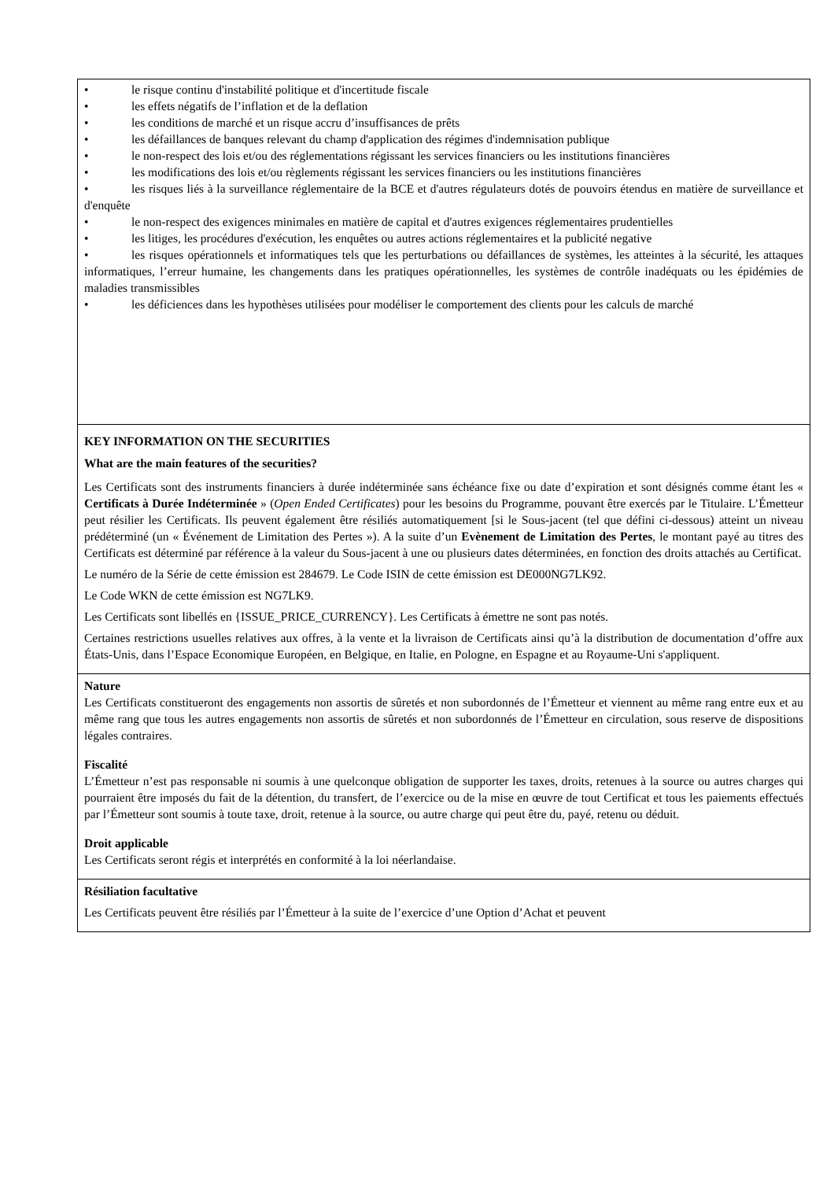• le risque continu d'instabilité politique et d'incertitude fiscale
• les effets négatifs de l’inflation et de la deflation
• les conditions de marché et un risque accru d’insuffisances de prêts
• les défaillances de banques relevant du champ d'application des régimes d'indemnisation publique
• le non-respect des lois et/ou des réglementations régissant les services financiers ou les institutions financières
• les modifications des lois et/ou règlements régissant les services financiers ou les institutions financières
• les risques liés à la surveillance réglementaire de la BCE et d'autres régulateurs dotés de pouvoirs étendus en matière de surveillance et d'enquête
• le non-respect des exigences minimales en matière de capital et d'autres exigences réglementaires prudentielles
• les litiges, les procédures d'exécution, les enquêtes ou autres actions réglementaires et la publicité negative
• les risques opérationnels et informatiques tels que les perturbations ou défaillances de systèmes, les atteintes à la sécurité, les attaques informatiques, l’erreur humaine, les changements dans les pratiques opérationnelles, les systèmes de contrôle inadéquats ou les épidémies de maladies transmissibles
• les déficiences dans les hypothèses utilisées pour modéliser le comportement des clients pour les calculs de marché
KEY INFORMATION ON THE SECURITIES
What are the main features of the securities?
Les Certificats sont des instruments financiers à durée indéterminée sans échéance fixe ou date d’expiration et sont désignés comme étant les « Certificats à Durée Indéterminée » (Open Ended Certificates) pour les besoins du Programme, pouvant être exercés par le Titulaire. L’Émetteur peut résilier les Certificats. Ils peuvent également être résiliés automatiquement [si le Sous-jacent (tel que défini ci-dessous) atteint un niveau prédéterminé (un « Événement de Limitation des Pertes »). A la suite d’un Evènement de Limitation des Pertes, le montant payé au titres des Certificats est déterminé par référence à la valeur du Sous-jacent à une ou plusieurs dates déterminées, en fonction des droits attachés au Certificat.
Le numéro de la Série de cette émission est 284679. Le Code ISIN de cette émission est DE000NG7LK92.
Le Code WKN de cette émission est NG7LK9.
Les Certificats sont libellés en {ISSUE_PRICE_CURRENCY}. Les Certificats à émettre ne sont pas notés.
Certaines restrictions usuelles relatives aux offres, à la vente et la livraison de Certificats ainsi qu’à la distribution de documentation d’offre aux États-Unis, dans l’Espace Economique Européen, en Belgique, en Italie, en Pologne, en Espagne et au Royaume-Uni s'appliquent.
Nature
Les Certificats constitueront des engagements non assortis de sûretés et non subordonnés de l’Émetteur et viennent au même rang entre eux et au même rang que tous les autres engagements non assortis de sûretés et non subordonnés de l’Émetteur en circulation, sous reserve de dispositions légales contraires.
Fiscalité
L’Émetteur n’est pas responsable ni soumis à une quelconque obligation de supporter les taxes, droits, retenues à la source ou autres charges qui pourraient être imposés du fait de la détention, du transfert, de l’exercice ou de la mise en œuvre de tout Certificat et tous les paiements effectués par l’Émetteur sont soumis à toute taxe, droit, retenue à la source, ou autre charge qui peut être du, payé, retenu ou déduit.
Droit applicable
Les Certificats seront régis et interprétés en conformité à la loi néerlandaise.
Résiliation facultative
Les Certificats peuvent être résiliés par l’Émetteur à la suite de l’exercice d’une Option d’Achat et peuvent